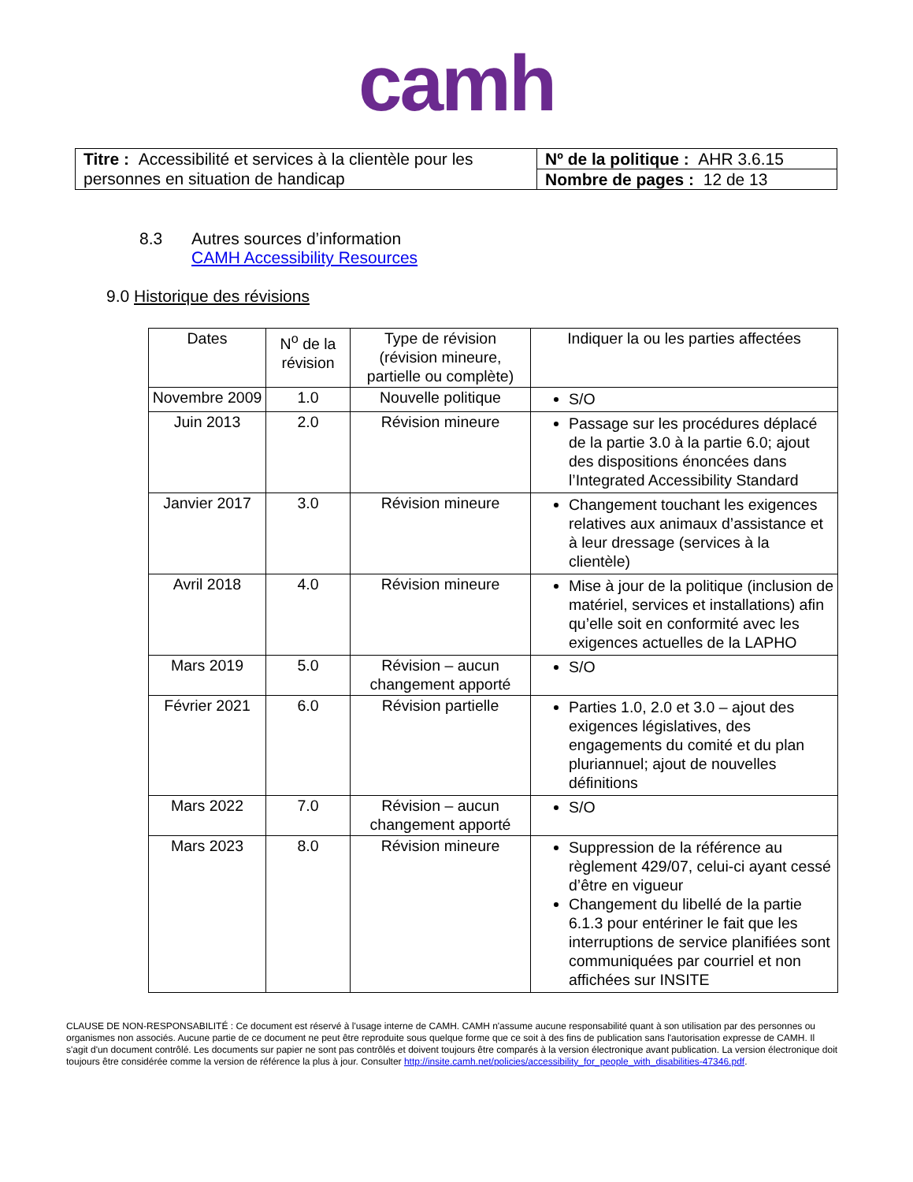camh
| Titre : Accessibilité et services à la clientèle pour les personnes en situation de handicap | Nº de la politique : AHR 3.6.15 |
| | Nombre de pages : 12 de 13 |
8.3 Autres sources d’information
CAMH Accessibility Resources
9.0 Historique des révisions
| Dates | N<sup>o</sup> de la révision | Type de révision (révision mineure, partielle ou complète) | Indiquer la ou les parties affectées |
| --- | --- | --- | --- |
| Novembre 2009 | 1.0 | Nouvelle politique | S/O |
| Juin 2013 | 2.0 | Révision mineure | Passage sur les procédures déplacé de la partie 3.0 à la partie 6.0; ajout des dispositions énoncées dans l’Integrated Accessibility Standard |
| Janvier 2017 | 3.0 | Révision mineure | Changement touchant les exigences relatives aux animaux d’assistance et à leur dressage (services à la clientèle) |
| Avril 2018 | 4.0 | Révision mineure | Mise à jour de la politique (inclusion de matériel, services et installations) afin qu’elle soit en conformité avec les exigences actuelles de la LAPHO |
| Mars 2019 | 5.0 | Révision – aucun changement apporté | S/O |
| Février 2021 | 6.0 | Révision partielle | Parties 1.0, 2.0 et 3.0 – ajout des exigences législatives, des engagements du comité et du plan pluriannuel; ajout de nouvelles définitions |
| Mars 2022 | 7.0 | Révision – aucun changement apporté | S/O |
| Mars 2023 | 8.0 | Révision mineure | Suppression de la référence au règlement 429/07, celui-ci ayant cessé d’être en vigueur Changement du libellé de la partie 6.1.3 pour entériner le fait que les interruptions de service planifiées sont communiquées par courriel et non affichées sur INSITE |
CLAUSE DE NON-RESPONSABILITÉ : Ce document est réservé à l'usage interne de CAMH. CAMH n'assume aucune responsabilité quant à son utilisation par des personnes ou organismes non associés. Aucune partie de ce document ne peut être reproduite sous quelque forme que ce soit à des fins de publication sans l'autorisation expresse de CAMH. Il s'agit d'un document contrôlé. Les documents sur papier ne sont pas contrôlés et doivent toujours être comparés à la version électronique avant publication. La version électronique doit toujours être considérée comme la version de référence la plus à jour. Consulter http://insite.camh.net/policies/accessibility_for_people_with_disabilities-47346.pdf.